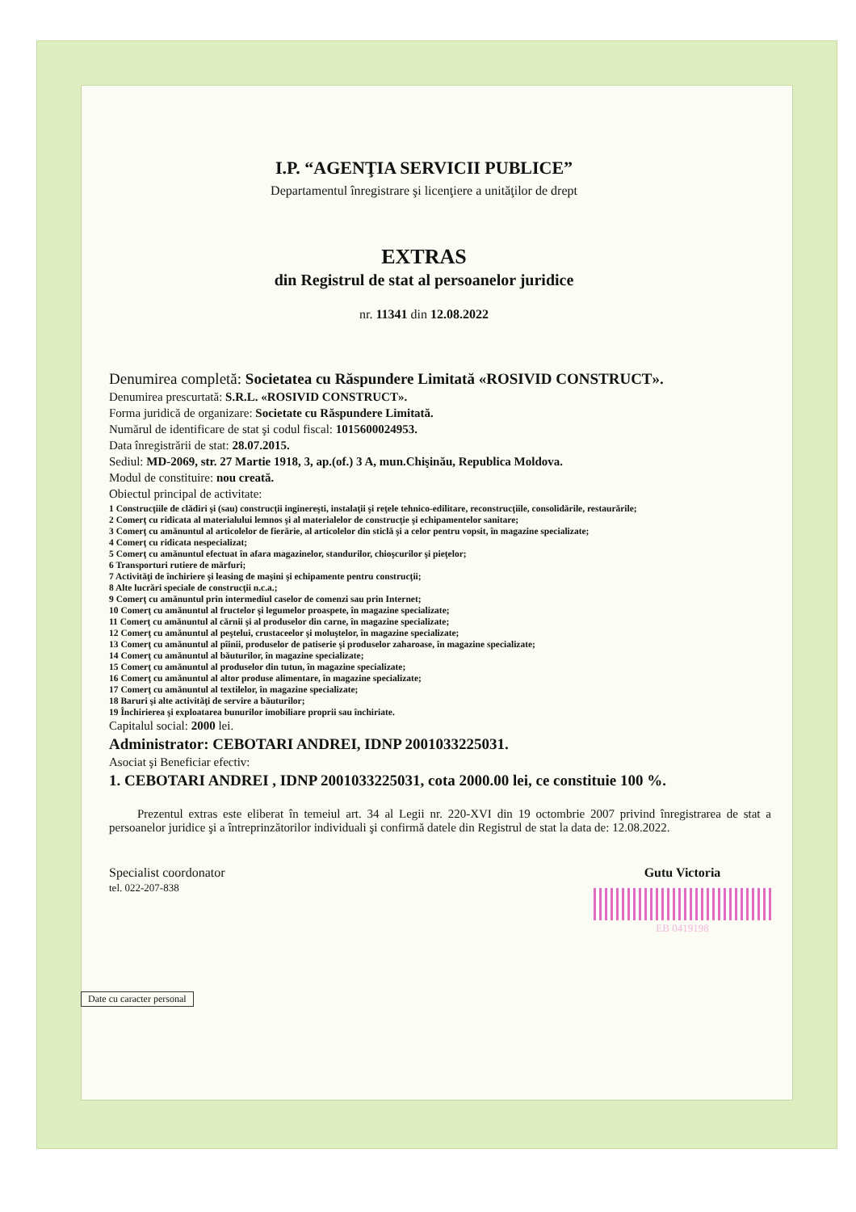I.P. “AGENŢIA SERVICII PUBLICE”
Departamentul înregistrare şi licenţiere a unităţilor de drept
EXTRAS
din Registrul de stat al persoanelor juridice
nr. 11341 din 12.08.2022
Denumirea completă: Societatea cu Răspundere Limitată «ROSIVID CONSTRUCT».
Denumirea prescurtată: S.R.L. «ROSIVID CONSTRUCT».
Forma juridică de organizare: Societate cu Răspundere Limitată.
Numărul de identificare de stat şi codul fiscal: 1015600024953.
Data înregistrării de stat: 28.07.2015.
Sediul: MD-2069, str. 27 Martie 1918, 3, ap.(of.) 3 A, mun.Chişinău, Republica Moldova.
Modul de constituire: nou creată.
Obiectul principal de activitate:
1 Construcţiile de clădiri şi (sau) construcţii inginereşti, instalaţii şi reţele tehnico-edilitare, reconstrucţiile, consolidările, restaurările;
2 Comerţ cu ridicata al materialului lemnos şi al materialelor de construcţie şi echipamentelor sanitare;
3 Comerţ cu amănuntul al articolelor de fierărie, al articolelor din sticlă şi a celor pentru vopsit, în magazine specializate;
4 Comerţ cu ridicata nespecializat;
5 Comerţ cu amănuntul efectuat în afara magazinelor, standurilor, chioşcurilor şi pieţelor;
6 Transporturi rutiere de mărfuri;
7 Activităţi de închiriere şi leasing de maşini şi echipamente pentru construcţii;
8 Alte lucrări speciale de construcţii n.c.a.;
9 Comerţ cu amănuntul prin intermediul caselor de comenzi sau prin Internet;
10 Comerţ cu amănuntul al fructelor şi legumelor proaspete, în magazine specializate;
11 Comerţ cu amănuntul al cărnii şi al produselor din carne, în magazine specializate;
12 Comerţ cu amănuntul al peştelui, crustaceelor şi moluştelor, în magazine specializate;
13 Comerţ cu amănuntul al pîinii, produselor de patiserie şi produselor zaharoase, în magazine specializate;
14 Comerţ cu amănuntul al băuturilor, în magazine specializate;
15 Comerţ cu amănuntul al produselor din tutun, în magazine specializate;
16 Comerţ cu amănuntul al altor produse alimentare, în magazine specializate;
17 Comerţ cu amănuntul al textilelor, în magazine specializate;
18 Baruri şi alte activităţi de servire a băuturilor;
19 Închirierea şi exploatarea bunurilor imobiliare proprii sau închiriate.
Capitalul social: 2000 lei.
Administrator: CEBOTARI ANDREI, IDNP 2001033225031.
Asociat şi Beneficiar efectiv:
1. CEBOTARI ANDREI , IDNP 2001033225031, cota 2000.00 lei, ce constituie 100 %.
Prezentul extras este eliberat în temeiul art. 34 al Legii nr. 220-XVI din 19 octombrie 2007 privind înregistrarea de stat a persoanelor juridice şi a întreprinzătorilor individuali şi confirmă datele din Registrul de stat la data de: 12.08.2022.
Specialist coordonator
tel. 022-207-838
Gutu Victoria
EB 0419198
Date cu caracter personal